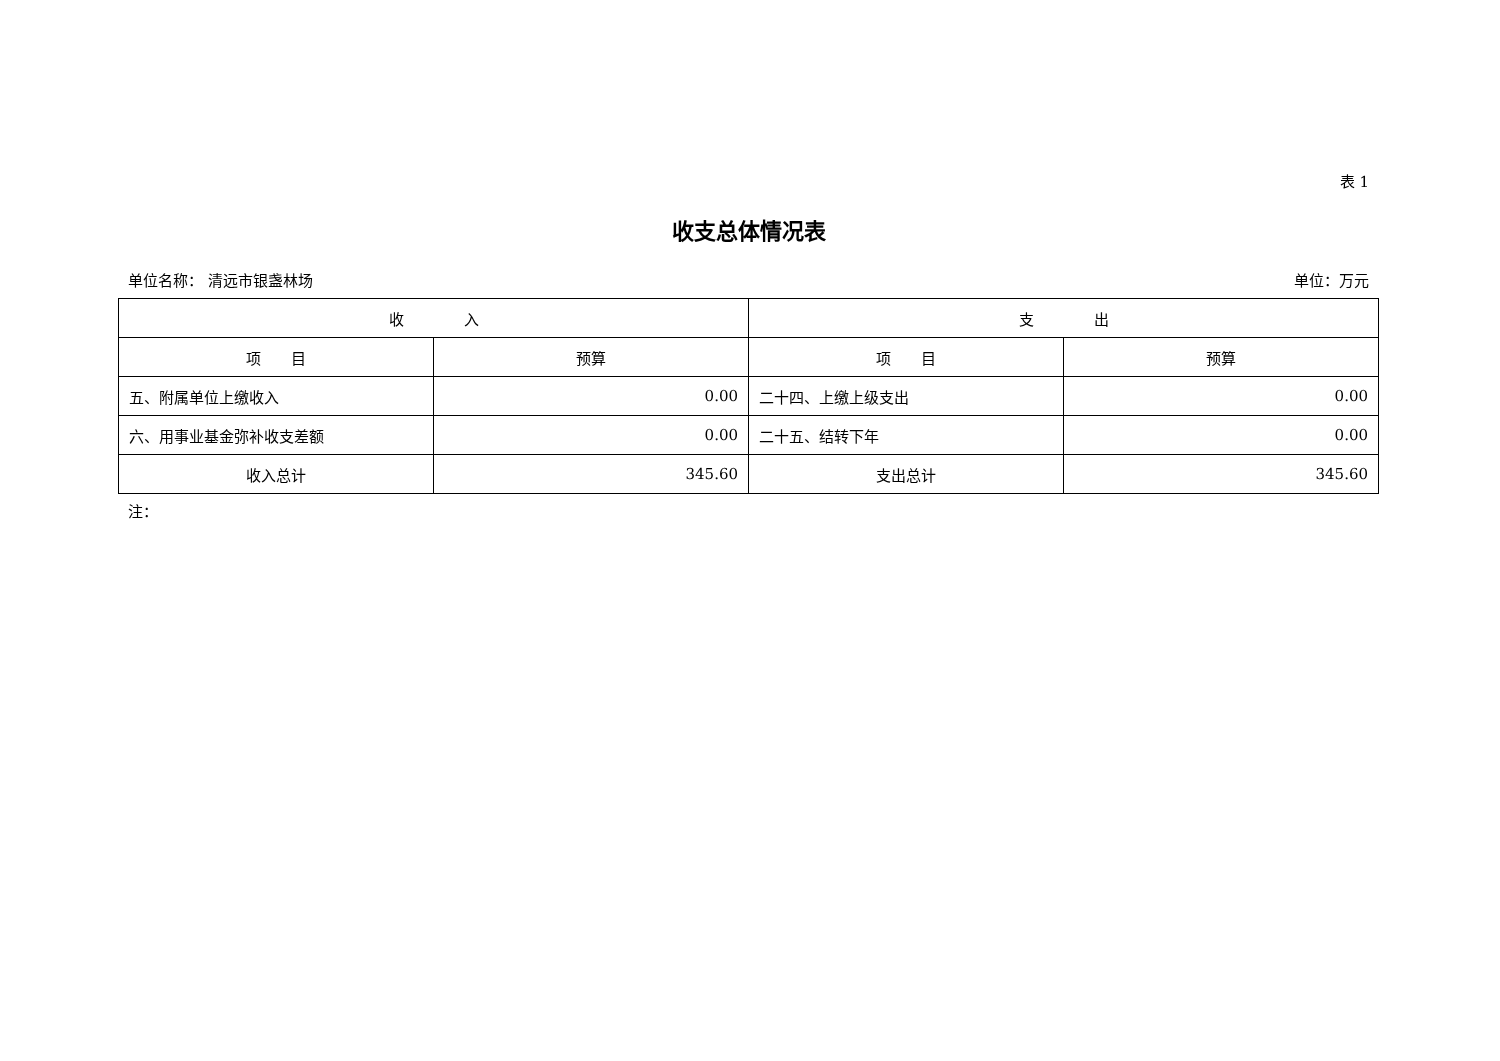表 1
收支总体情况表
单位名称： 清远市银盏林场 单位：万元
| 收 入 | | 支 出 | |
| --- | --- | --- | --- |
| 项 目 | 预算 | 项 目 | 预算 |
| 五、附属单位上缴收入 | 0.00 | 二十四、上缴上级支出 | 0.00 |
| 六、用事业基金弥补收支差额 | 0.00 | 二十五、结转下年 | 0.00 |
| 收入总计 | 345.60 | 支出总计 | 345.60 |
注：